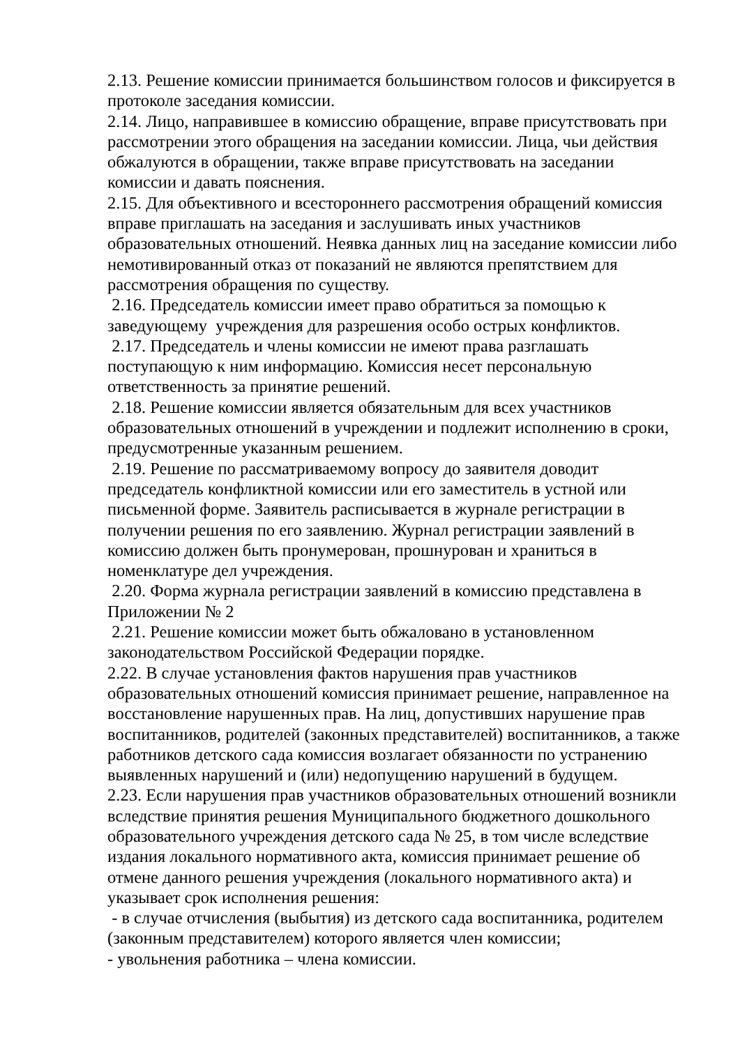2.13. Решение комиссии принимается большинством голосов и фиксируется в протоколе заседания комиссии.
2.14. Лицо, направившее в комиссию обращение, вправе присутствовать при рассмотрении этого обращения на заседании комиссии. Лица, чьи действия обжалуются в обращении, также вправе присутствовать на заседании комиссии и давать пояснения.
2.15. Для объективного и всестороннего рассмотрения обращений комиссия вправе приглашать на заседания и заслушивать иных участников образовательных отношений. Неявка данных лиц на заседание комиссии либо немотивированный отказ от показаний не являются препятствием для рассмотрения обращения по существу.
2.16. Председатель комиссии имеет право обратиться за помощью к заведующему учреждения для разрешения особо острых конфликтов.
2.17. Председатель и члены комиссии не имеют права разглашать поступающую к ним информацию. Комиссия несет персональную ответственность за принятие решений.
2.18. Решение комиссии является обязательным для всех участников образовательных отношений в учреждении и подлежит исполнению в сроки, предусмотренные указанным решением.
2.19. Решение по рассматриваемому вопросу до заявителя доводит председатель конфликтной комиссии или его заместитель в устной или письменной форме. Заявитель расписывается в журнале регистрации в получении решения по его заявлению. Журнал регистрации заявлений в комиссию должен быть пронумерован, прошнурован и храниться в номенклатуре дел учреждения.
2.20. Форма журнала регистрации заявлений в комиссию представлена в Приложении № 2
2.21. Решение комиссии может быть обжаловано в установленном законодательством Российской Федерации порядке.
2.22. В случае установления фактов нарушения прав участников образовательных отношений комиссия принимает решение, направленное на восстановление нарушенных прав. На лиц, допустивших нарушение прав воспитанников, родителей (законных представителей) воспитанников, а также работников детского сада комиссия возлагает обязанности по устранению выявленных нарушений и (или) недопущению нарушений в будущем.
2.23. Если нарушения прав участников образовательных отношений возникли вследствие принятия решения Муниципального бюджетного дошкольного образовательного учреждения детского сада № 25, в том числе вследствие издания локального нормативного акта, комиссия принимает решение об отмене данного решения учреждения (локального нормативного акта) и указывает срок исполнения решения:
- в случае отчисления (выбытия) из детского сада воспитанника, родителем (законным представителем) которого является член комиссии;
- увольнения работника – члена комиссии.